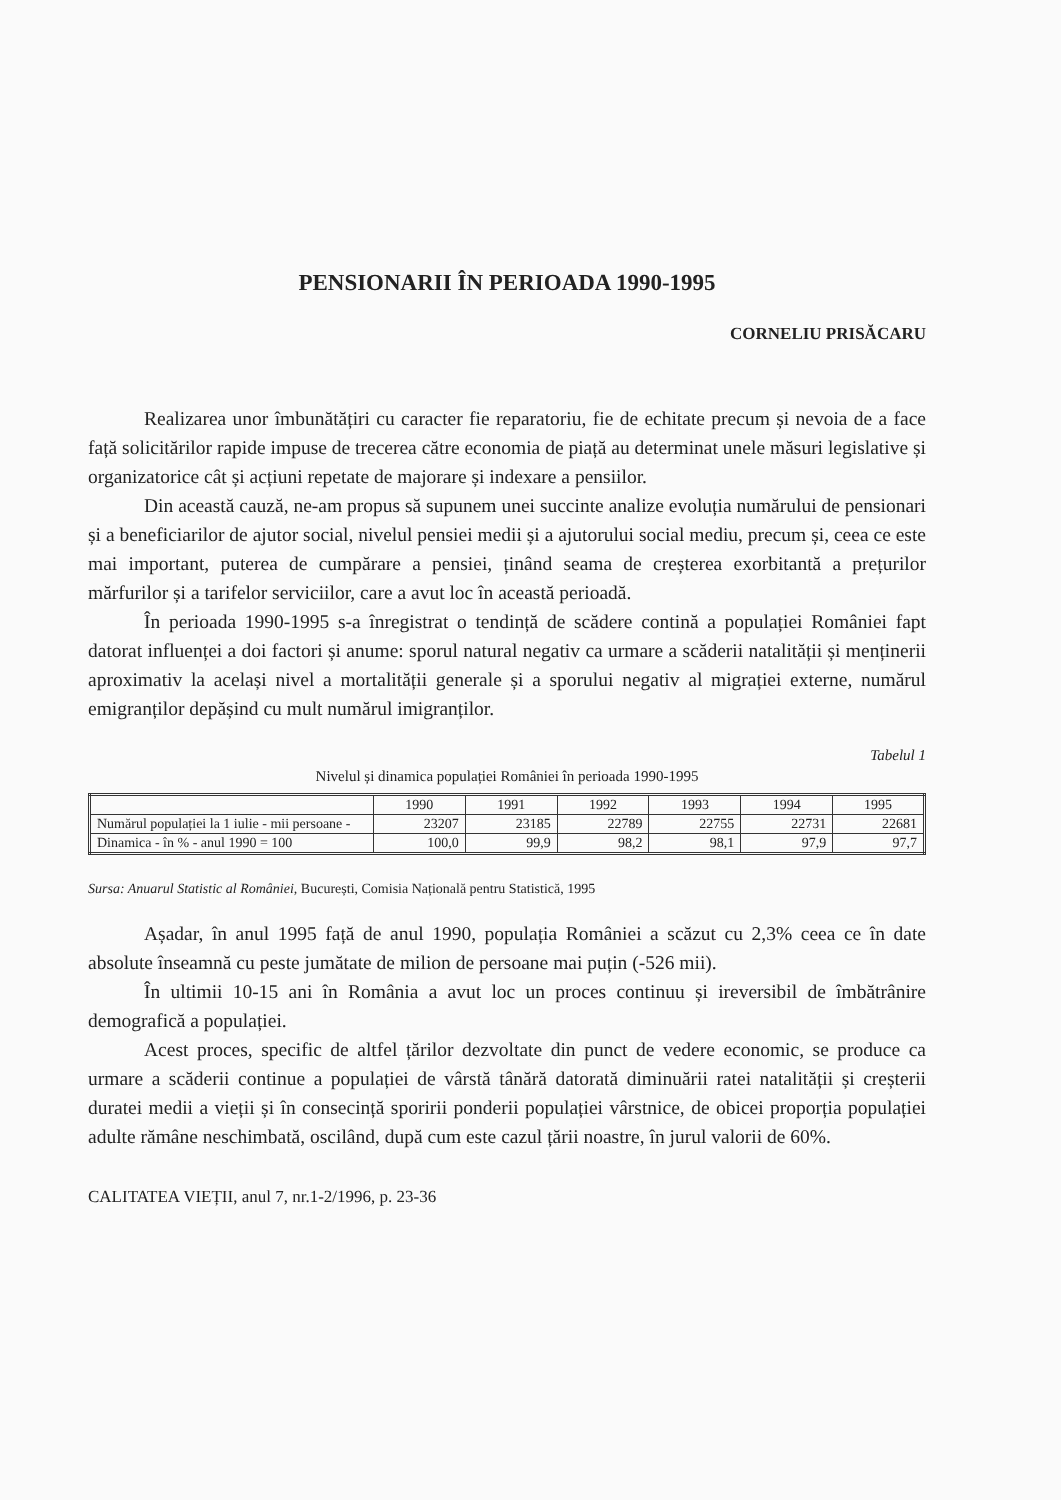PENSIONARII ÎN PERIOADA 1990-1995
CORNELIU PRISĂCARU
Realizarea unor îmbunătățiri cu caracter fie reparatoriu, fie de echitate precum și nevoia de a face față solicitărilor rapide impuse de trecerea către economia de piață au determinat unele măsuri legislative și organizatorice cât și acțiuni repetate de majorare și indexare a pensiilor.
Din această cauză, ne-am propus să supunem unei succinte analize evoluția numărului de pensionari și a beneficiarilor de ajutor social, nivelul pensiei medii și a ajutorului social mediu, precum și, ceea ce este mai important, puterea de cumpărare a pensiei, ținând seama de creșterea exorbitantă a prețurilor mărfurilor și a tarifelor serviciilor, care a avut loc în această perioadă.
În perioada 1990-1995 s-a înregistrat o tendință de scădere contină a populației României fapt datorat influenței a doi factori și anume: sporul natural negativ ca urmare a scăderii natalității și menținerii aproximativ la același nivel a mortalității generale și a sporului negativ al migrației externe, numărul emigranților depășind cu mult numărul imigranților.
Tabelul 1
Nivelul și dinamica populației României în perioada 1990-1995
| | 1990 | 1991 | 1992 | 1993 | 1994 | 1995 |
| --- | --- | --- | --- | --- | --- | --- |
| Numărul populației la 1 iulie - mii persoane - | 23207 | 23185 | 22789 | 22755 | 22731 | 22681 |
| Dinamica - în % - anul 1990 = 100 | 100,0 | 99,9 | 98,2 | 98,1 | 97,9 | 97,7 |
Sursa: Anuarul Statistic al României, București, Comisia Națională pentru Statistică, 1995
Așadar, în anul 1995 față de anul 1990, populația României a scăzut cu 2,3% ceea ce în date absolute înseamnă cu peste jumătate de milion de persoane mai puțin (-526 mii).
În ultimii 10-15 ani în România a avut loc un proces continuu și ireversibil de îmbătrânire demografică a populației.
Acest proces, specific de altfel țărilor dezvoltate din punct de vedere economic, se produce ca urmare a scăderii continue a populației de vârstă tânără datorată diminuării ratei natalității și creșterii duratei medii a vieții și în consecință sporirii ponderii populației vârstnice, de obicei proporția populației adulte rămâne neschimbată, oscilând, după cum este cazul țării noastre, în jurul valorii de 60%.
CALITATEA VIEȚII, anul 7, nr.1-2/1996, p. 23-36